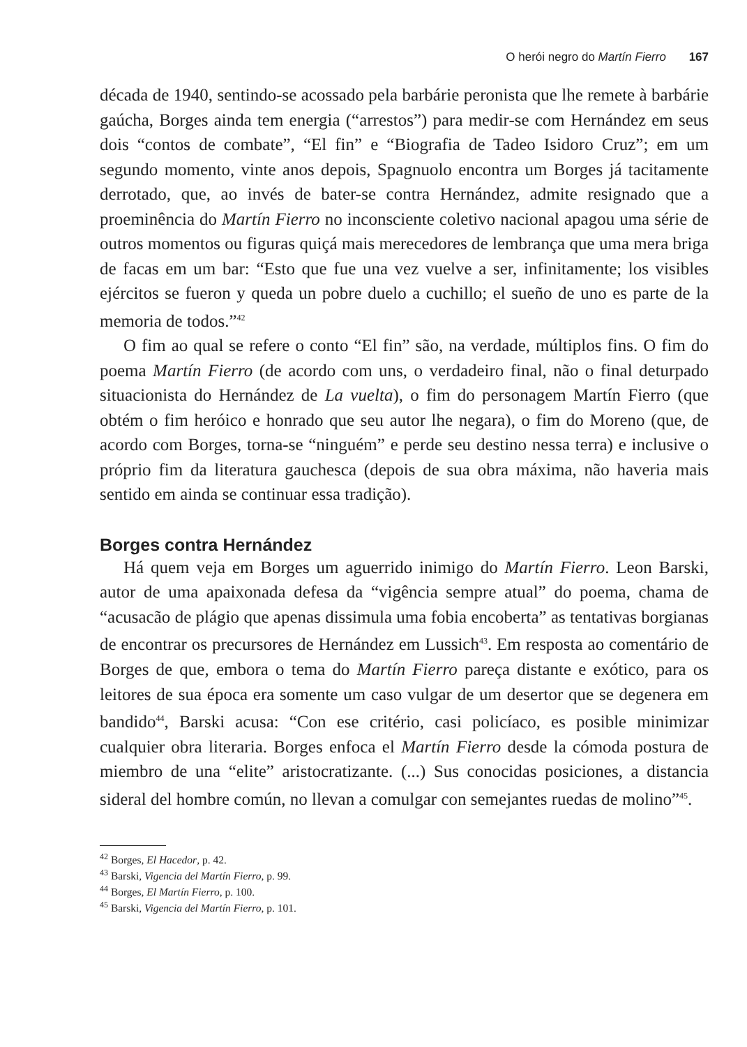O herói negro do Martín Fierro 167
década de 1940, sentindo-se acossado pela barbárie peronista que lhe remete à barbárie gaúcha, Borges ainda tem energia (“arrestos”) para medir-se com Hernández em seus dois “contos de combate”, “El fin” e “Biografia de Tadeo Isidoro Cruz”; em um segundo momento, vinte anos depois, Spagnuolo encontra um Borges já tacitamente derrotado, que, ao invés de bater-se contra Hernández, admite resignado que a proeminência do Martín Fierro no inconsciente coletivo nacional apagou uma série de outros momentos ou figuras quiçá mais merecedores de lembrança que uma mera briga de facas em um bar: “Esto que fue una vez vuelve a ser, infinitamente; los visibles ejércitos se fueron y queda un pobre duelo a cuchillo; el sueño de uno es parte de la memoria de todos.”<sup>42</sup>
O fim ao qual se refere o conto “El fin” são, na verdade, múltiplos fins. O fim do poema Martín Fierro (de acordo com uns, o verdadeiro final, não o final deturpado situacionista do Hernández de La vuelta), o fim do personagem Martín Fierro (que obtém o fim heróico e honrado que seu autor lhe negara), o fim do Moreno (que, de acordo com Borges, torna-se “ninguém” e perde seu destino nessa terra) e inclusive o próprio fim da literatura gauchesca (depois de sua obra máxima, não haveria mais sentido em ainda se continuar essa tradição).
Borges contra Hernández
Há quem veja em Borges um aguerrido inimigo do Martín Fierro. Leon Barski, autor de uma apaixonada defesa da “vigência sempre atual” do poema, chama de “acusacão de plágio que apenas dissimula uma fobia encoberta” as tentativas borgianas de encontrar os precursores de Hernández em Lussich<sup>43</sup>. Em resposta ao comentário de Borges de que, embora o tema do Martín Fierro pareça distante e exótico, para os leitores de sua época era somente um caso vulgar de um desertor que se degenera em bandido<sup>44</sup>, Barski acusa: “Con ese critério, casi policíaco, es posible minimizar cualquier obra literaria. Borges enfoca el Martín Fierro desde la cómoda postura de miembro de una “elite” aristocratizante. (...) Sus conocidas posiciones, a distancia sideral del hombre común, no llevan a comulgar con semejantes ruedas de molino”<sup>45</sup>.
<sup>42</sup> Borges, El Hacedor, p. 42.
<sup>43</sup> Barski, Vigencia del Martín Fierro, p. 99.
<sup>44</sup> Borges, El Martín Fierro, p. 100.
<sup>45</sup> Barski, Vigencia del Martín Fierro, p. 101.